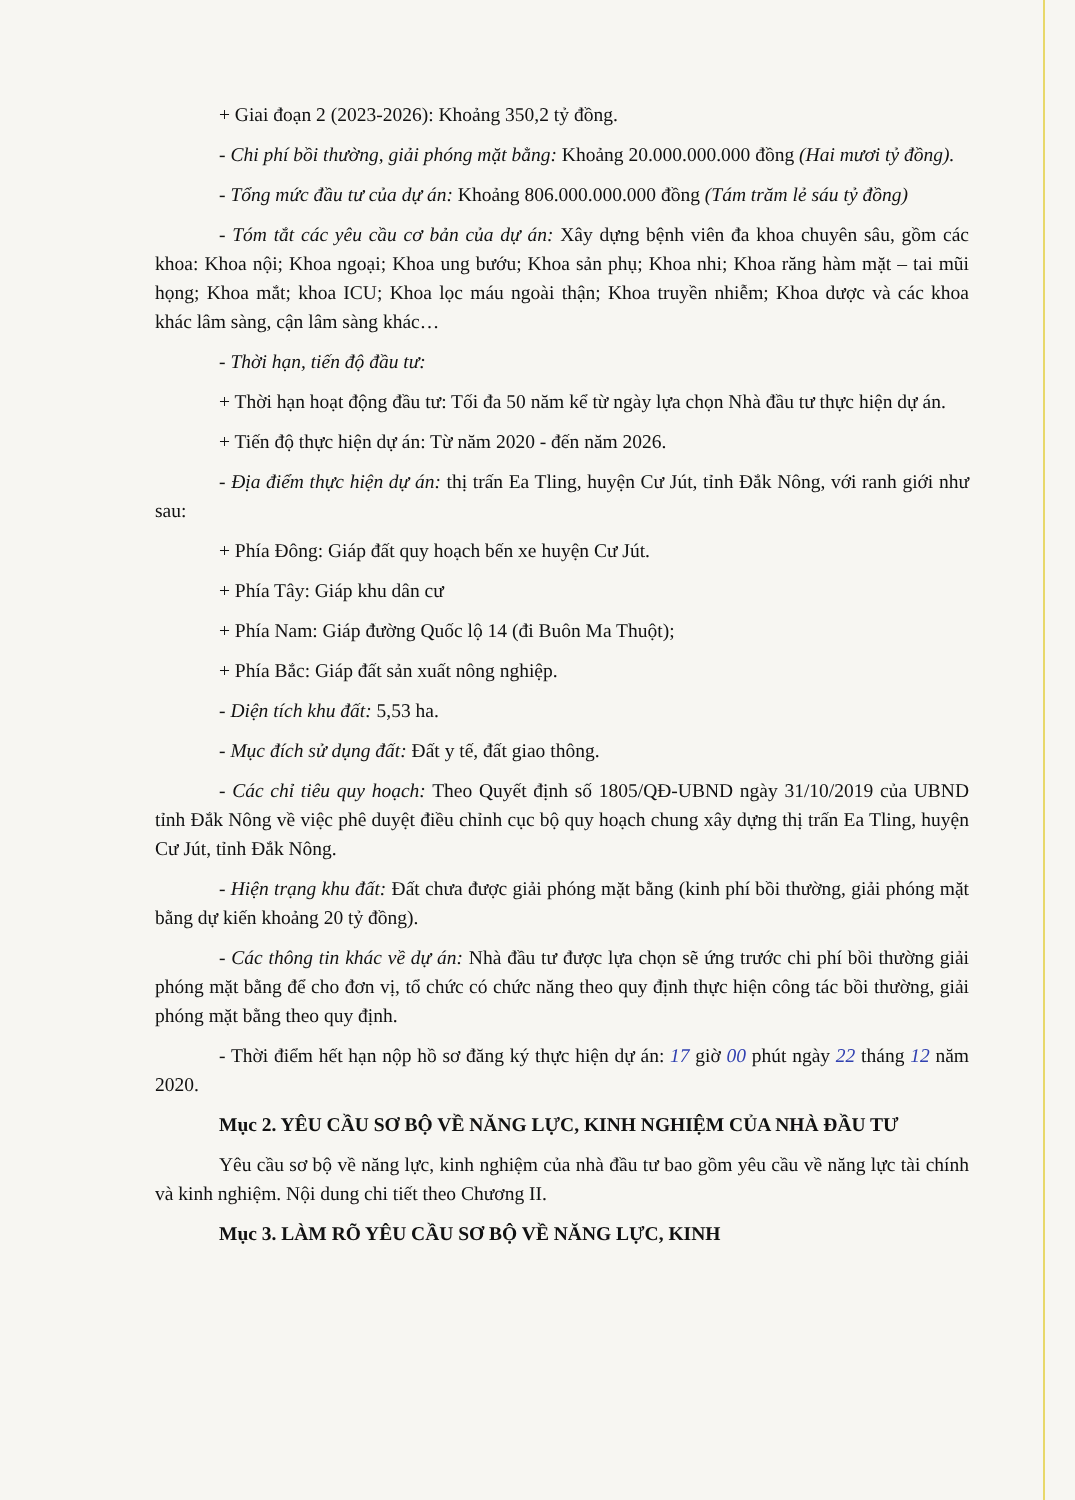+ Giai đoạn 2 (2023-2026): Khoảng 350,2 tỷ đồng.
- Chi phí bồi thường, giải phóng mặt bằng: Khoảng 20.000.000.000 đồng (Hai mươi tỷ đồng).
- Tổng mức đầu tư của dự án: Khoảng 806.000.000.000 đồng (Tám trăm lẻ sáu tỷ đồng)
- Tóm tắt các yêu cầu cơ bản của dự án: Xây dựng bệnh viên đa khoa chuyên sâu, gồm các khoa: Khoa nội; Khoa ngoại; Khoa ung bướu; Khoa sản phụ; Khoa nhi; Khoa răng hàm mặt – tai mũi họng; Khoa mắt; khoa ICU; Khoa lọc máu ngoài thận; Khoa truyền nhiễm; Khoa dược và các khoa khác lâm sàng, cận lâm sàng khác…
- Thời hạn, tiến độ đầu tư:
+ Thời hạn hoạt động đầu tư: Tối đa 50 năm kể từ ngày lựa chọn Nhà đầu tư thực hiện dự án.
+ Tiến độ thực hiện dự án: Từ năm 2020 - đến năm 2026.
- Địa điểm thực hiện dự án: thị trấn Ea Tling, huyện Cư Jút, tỉnh Đắk Nông, với ranh giới như sau:
+ Phía Đông: Giáp đất quy hoạch bến xe huyện Cư Jút.
+ Phía Tây: Giáp khu dân cư
+ Phía Nam: Giáp đường Quốc lộ 14 (đi Buôn Ma Thuột);
+ Phía Bắc: Giáp đất sản xuất nông nghiệp.
- Diện tích khu đất: 5,53 ha.
- Mục đích sử dụng đất: Đất y tế, đất giao thông.
- Các chỉ tiêu quy hoạch: Theo Quyết định số 1805/QĐ-UBND ngày 31/10/2019 của UBND tỉnh Đắk Nông về việc phê duyệt điều chỉnh cục bộ quy hoạch chung xây dựng thị trấn Ea Tling, huyện Cư Jút, tỉnh Đắk Nông.
- Hiện trạng khu đất: Đất chưa được giải phóng mặt bằng (kinh phí bồi thường, giải phóng mặt bằng dự kiến khoảng 20 tỷ đồng).
- Các thông tin khác về dự án: Nhà đầu tư được lựa chọn sẽ ứng trước chi phí bồi thường giải phóng mặt bằng để cho đơn vị, tổ chức có chức năng theo quy định thực hiện công tác bồi thường, giải phóng mặt bằng theo quy định.
- Thời điểm hết hạn nộp hồ sơ đăng ký thực hiện dự án: 17 giờ 00 phút ngày 22 tháng 12 năm 2020.
Mục 2. YÊU CẦU SƠ BỘ VỀ NĂNG LỰC, KINH NGHIỆM CỦA NHÀ ĐẦU TƯ
Yêu cầu sơ bộ về năng lực, kinh nghiệm của nhà đầu tư bao gồm yêu cầu về năng lực tài chính và kinh nghiệm. Nội dung chi tiết theo Chương II.
Mục 3. LÀM RÕ YÊU CẦU SƠ BỘ VỀ NĂNG LỰC, KINH